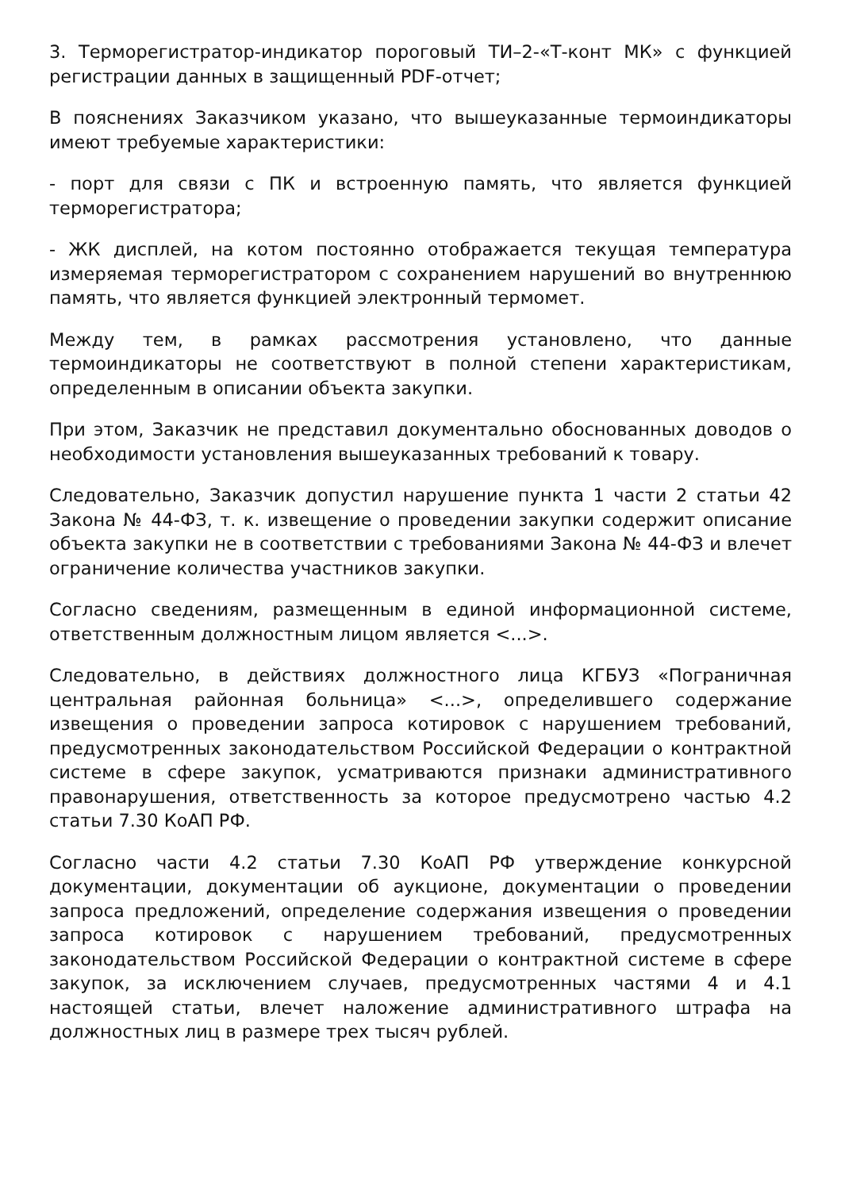3. Терморегистратор-индикатор пороговый ТИ–2-«Т-конт МК» с функцией регистрации данных в защищенный PDF-отчет;
В пояснениях Заказчиком указано, что вышеуказанные термоиндикаторы имеют требуемые характеристики:
- порт для связи с ПК и встроенную память, что является функцией терморегистратора;
- ЖК дисплей, на котом постоянно отображается текущая температура измеряемая терморегистратором с сохранением нарушений во внутреннюю память, что является функцией электронный термомет.
Между тем, в рамках рассмотрения установлено, что данные термоиндикаторы не соответствуют в полной степени характеристикам, определенным в описании объекта закупки.
При этом, Заказчик не представил документально обоснованных доводов о необходимости установления вышеуказанных требований к товару.
Следовательно, Заказчик допустил нарушение пункта 1 части 2 статьи 42 Закона № 44-ФЗ, т. к. извещение о проведении закупки содержит описание объекта закупки не в соответствии с требованиями Закона № 44-ФЗ и влечет ограничение количества участников закупки.
Согласно сведениям, размещенным в единой информационной системе, ответственным должностным лицом является <...>.
Следовательно, в действиях должностного лица КГБУЗ «Пограничная центральная районная больница» <...>, определившего содержание извещения о проведении запроса котировок с нарушением требований, предусмотренных законодательством Российской Федерации о контрактной системе в сфере закупок, усматриваются признаки административного правонарушения, ответственность за которое предусмотрено частью 4.2 статьи 7.30 КоАП РФ.
Согласно части 4.2 статьи 7.30 КоАП РФ утверждение конкурсной документации, документации об аукционе, документации о проведении запроса предложений, определение содержания извещения о проведении запроса котировок с нарушением требований, предусмотренных законодательством Российской Федерации о контрактной системе в сфере закупок, за исключением случаев, предусмотренных частями 4 и 4.1 настоящей статьи, влечет наложение административного штрафа на должностных лиц в размере трех тысяч рублей.